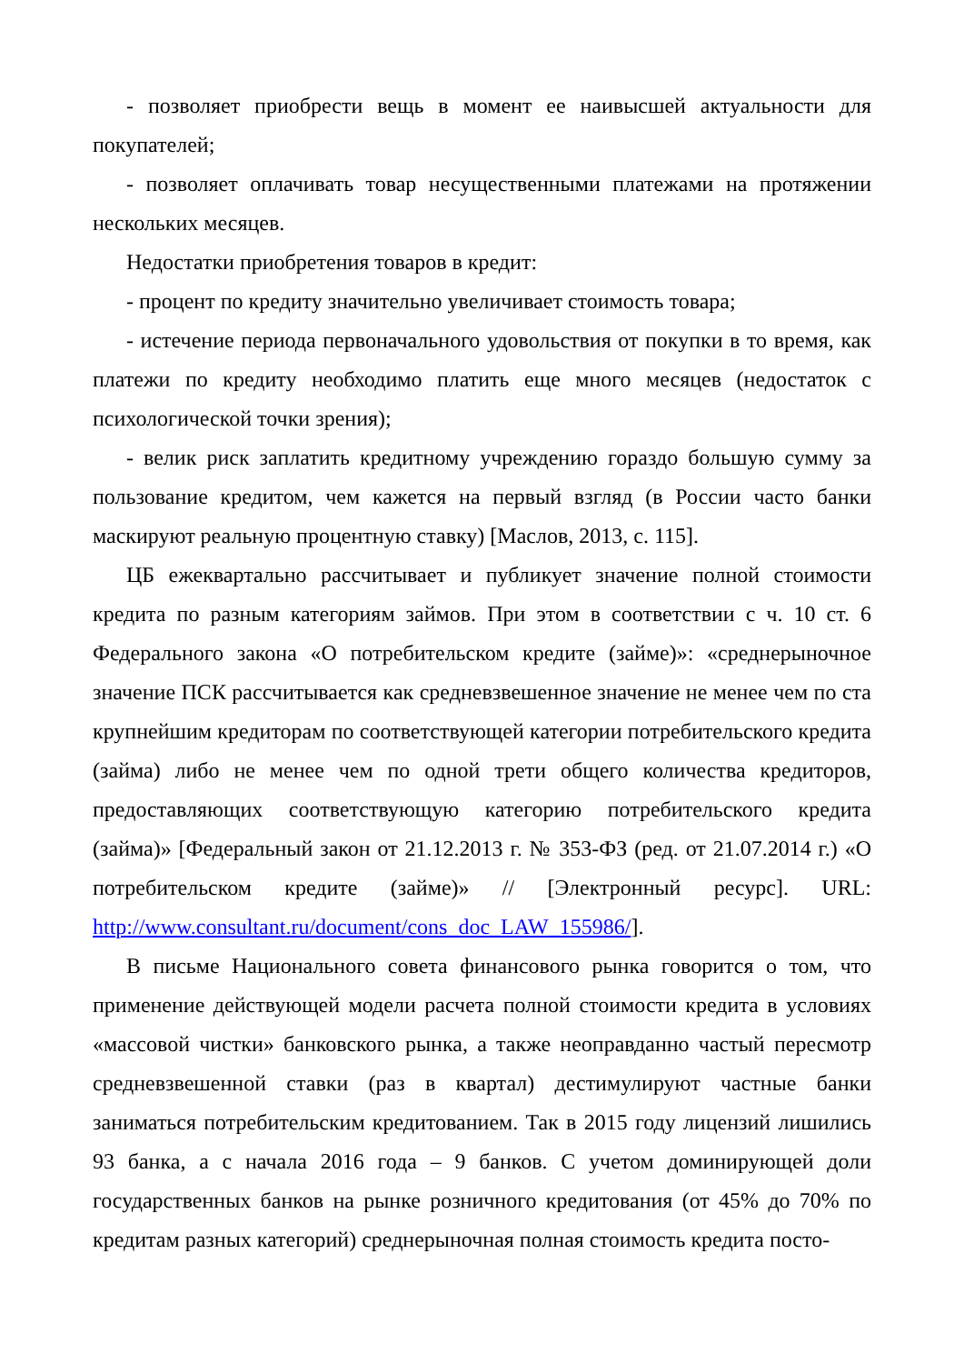- позволяет приобрести вещь в момент ее наивысшей актуальности для покупателей;
- позволяет оплачивать товар несущественными платежами на протяжении нескольких месяцев.
Недостатки приобретения товаров в кредит:
- процент по кредиту значительно увеличивает стоимость товара;
- истечение периода первоначального удовольствия от покупки в то время, как платежи по кредиту необходимо платить еще много месяцев (недостаток с психологической точки зрения);
- велик риск заплатить кредитному учреждению гораздо большую сумму за пользование кредитом, чем кажется на первый взгляд (в России часто банки маскируют реальную процентную ставку) [Маслов, 2013, с. 115].
ЦБ ежеквартально рассчитывает и публикует значение полной стоимости кредита по разным категориям займов. При этом в соответствии с ч. 10 ст. 6 Федерального закона «О потребительском кредите (займе)»: «среднерыночное значение ПСК рассчитывается как средневзвешенное значение не менее чем по ста крупнейшим кредиторам по соответствующей категории потребительского кредита (займа) либо не менее чем по одной трети общего количества кредиторов, предоставляющих соответствующую категорию потребительского кредита (займа)» [Федеральный закон от 21.12.2013 г. № 353-ФЗ (ред. от 21.07.2014 г.) «О потребительском кредите (займе)» // [Электронный ресурс]. URL: http://www.consultant.ru/document/cons_doc_LAW_155986/].
В письме Национального совета финансового рынка говорится о том, что применение действующей модели расчета полной стоимости кредита в условиях «массовой чистки» банковского рынка, а также неоправданно частый пересмотр средневзвешенной ставки (раз в квартал) дестимулируют частные банки заниматься потребительским кредитованием. Так в 2015 году лицензий лишились 93 банка, а с начала 2016 года – 9 банков. С учетом доминирующей доли государственных банков на рынке розничного кредитования (от 45% до 70% по кредитам разных категорий) среднерыночная полная стоимость кредита посто-